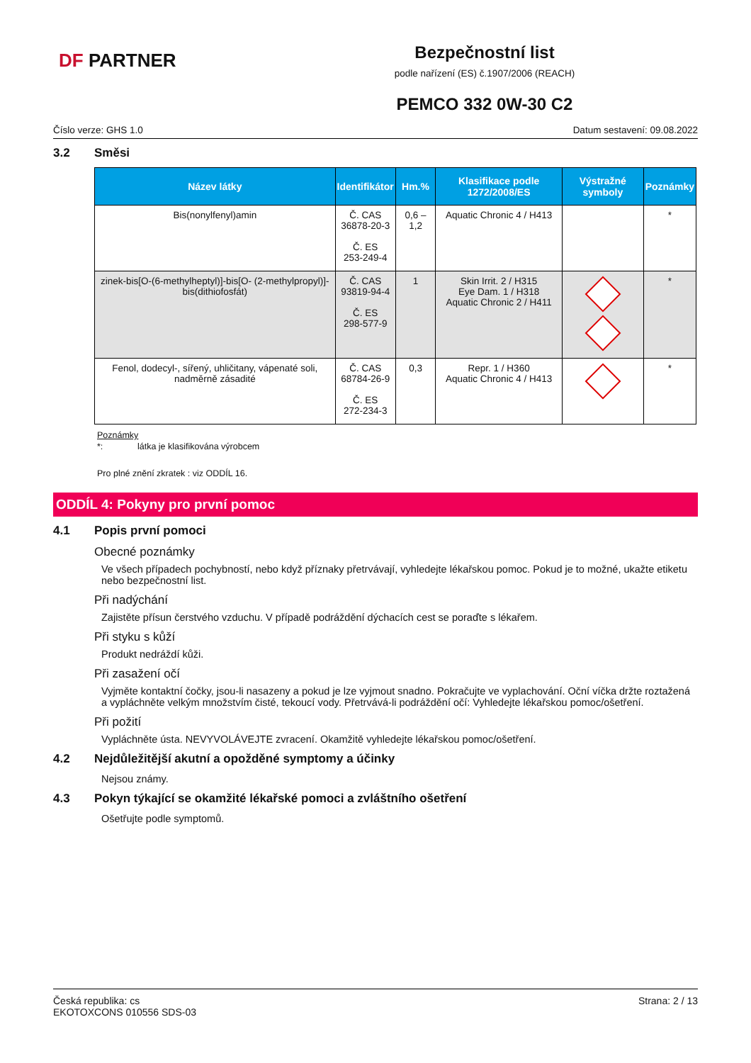DF PARTNER
Bezpečnostní list
podle nařízení (ES) č.1907/2006 (REACH)
PEMCO 332 0W-30 C2
Číslo verze: GHS 1.0 Datum sestavení: 09.08.2022
3.2 Směsi
| Název látky | Identifikátor | Hm.% | Klasifikace podle 1272/2008/ES | Výstražné symboly | Poznámky |
| --- | --- | --- | --- | --- | --- |
| Bis(nonylfenyl)amin | Č. CAS 36878-20-3 Č. ES 253-249-4 | 0,6 – 1,2 | Aquatic Chronic 4 / H413 | | * |
| zinek-bis[O-(6-methylheptyl)]-bis[O- (2-methylpropyl)]-bis(dithiofosfát) | Č. CAS 93819-94-4 Č. ES 298-577-9 | 1 | Skin Irrit. 2 / H315 Eye Dam. 1 / H318 Aquatic Chronic 2 / H411 | | * |
| Fenol, dodecyl-, sířený, uhličitany, vápenaté soli, nadměrně zásadité | Č. CAS 68784-26-9 Č. ES 272-234-3 | 0,3 | Repr. 1 / H360 Aquatic Chronic 4 / H413 | | * |
Poznámky
*: látka je klasifikována výrobcem
Pro plné znění zkratek : viz ODDÍL 16.
ODDÍL 4: Pokyny pro první pomoc
4.1 Popis první pomoci
Obecné poznámky
Ve všech případech pochybností, nebo když příznaky přetrvávají, vyhledejte lékařskou pomoc. Pokud je to možné, ukažte etiketu nebo bezpečnostní list.
Při nadýchání
Zajistěte přísun čerstvého vzduchu. V případě podráždění dýchacích cest se poraďte s lékařem.
Při styku s kůží
Produkt nedráždí kůži.
Při zasažení očí
Vyjměte kontaktní čočky, jsou-li nasazeny a pokud je lze vyjmout snadno. Pokračujte ve vyplachování. Oční víčka držte roztažená a vypláchněte velkým množstvím čisté, tekoucí vody. Přetrvává-li podráždění očí: Vyhledejte lékařskou pomoc/ošetření.
Při požití
Vypláchněte ústa. NEVYVOLÁVEJTE zvracení. Okamžitě vyhledejte lékařskou pomoc/ošetření.
4.2 Nejdůležitější akutní a opožděné symptomy a účinky
Nejsou známy.
4.3 Pokyn týkající se okamžité lékařské pomoci a zvláštního ošetření
Ošetřujte podle symptomů.
Česká republika: cs
EKOTOXCONS 010556 SDS-03 Strana: 2 / 13